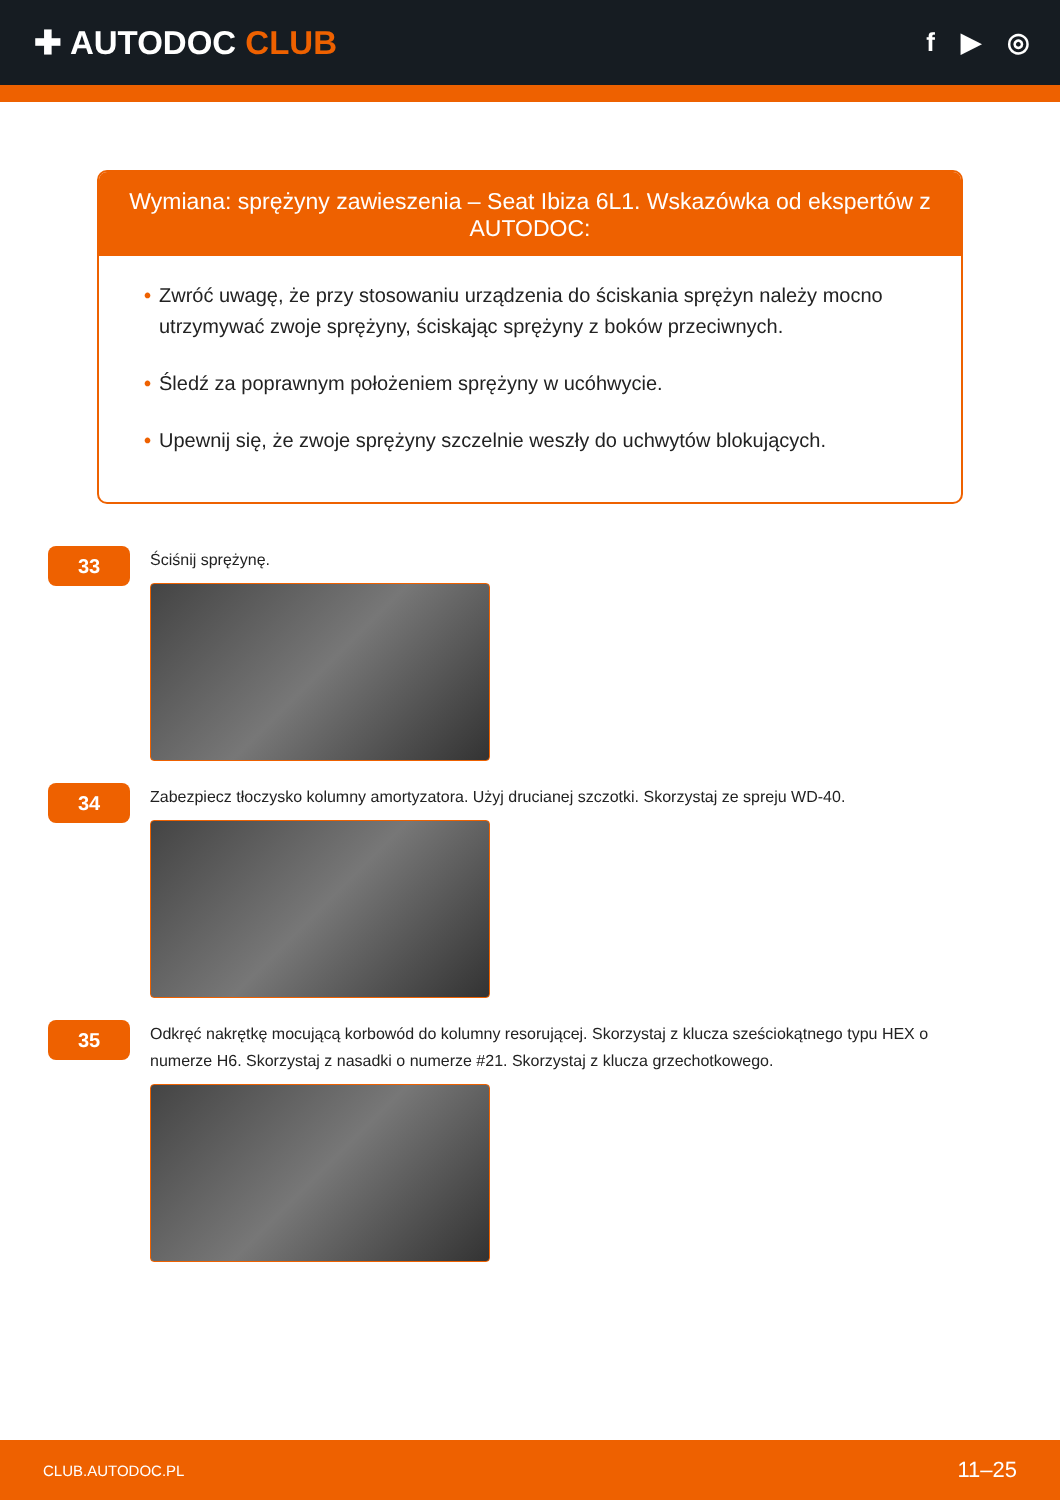✚ AUTODOC CLUB
f ▶ ◎
Wymiana: sprężyny zawieszenia – Seat Ibiza 6L1. Wskazówka od ekspertów z AUTODOC:
• Zwróć uwagę, że przy stosowaniu urządzenia do ściskania sprężyn należy mocno utrzymywać zwoje sprężyny, ściskając sprężyny z boków przeciwnych.
• Śledź za poprawnym położeniem sprężyny w ucóhwycie.
• Upewnij się, że zwoje sprężyny szczelnie weszły do uchwytów blokujących.
33
Ściśnij sprężynę.
34
Zabezpiecz tłoczysko kolumny amortyzatora. Użyj drucianej szczotki. Skorzystaj ze spreju WD-40.
35
Odkręć nakrętkę mocującą korbowód do kolumny resorującej. Skorzystaj z klucza sześciokątnego typu HEX o numerze H6. Skorzystaj z nasadki o numerze #21. Skorzystaj z klucza grzechotkowego.
CLUB.AUTODOC.PL 11–25